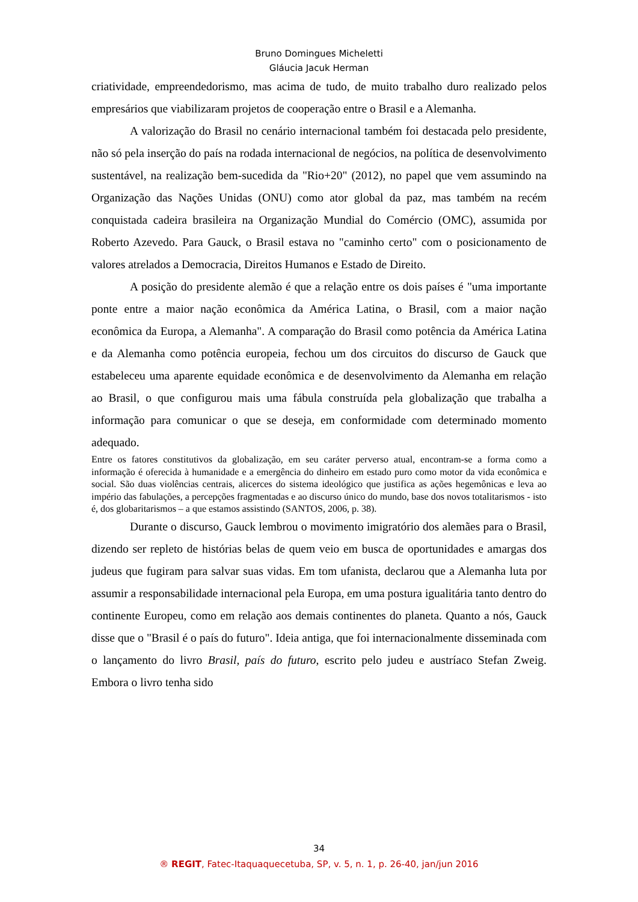Bruno Domingues Micheletti
Gláucia Jacuk Herman
criatividade, empreendedorismo, mas acima de tudo, de muito trabalho duro realizado pelos empresários que viabilizaram projetos de cooperação entre o Brasil e a Alemanha.
A valorização do Brasil no cenário internacional também foi destacada pelo presidente, não só pela inserção do país na rodada internacional de negócios, na política de desenvolvimento sustentável, na realização bem-sucedida da "Rio+20" (2012), no papel que vem assumindo na Organização das Nações Unidas (ONU) como ator global da paz, mas também na recém conquistada cadeira brasileira na Organização Mundial do Comércio (OMC), assumida por Roberto Azevedo. Para Gauck, o Brasil estava no "caminho certo" com o posicionamento de valores atrelados a Democracia, Direitos Humanos e Estado de Direito.
A posição do presidente alemão é que a relação entre os dois países é "uma importante ponte entre a maior nação econômica da América Latina, o Brasil, com a maior nação econômica da Europa, a Alemanha". A comparação do Brasil como potência da América Latina e da Alemanha como potência europeia, fechou um dos circuitos do discurso de Gauck que estabeleceu uma aparente equidade econômica e de desenvolvimento da Alemanha em relação ao Brasil, o que configurou mais uma fábula construída pela globalização que trabalha a informação para comunicar o que se deseja, em conformidade com determinado momento adequado.
Entre os fatores constitutivos da globalização, em seu caráter perverso atual, encontram-se a forma como a informação é oferecida à humanidade e a emergência do dinheiro em estado puro como motor da vida econômica e social. São duas violências centrais, alicerces do sistema ideológico que justifica as ações hegemônicas e leva ao império das fabulações, a percepções fragmentadas e ao discurso único do mundo, base dos novos totalitarismos - isto é, dos globaritarismos – a que estamos assistindo (SANTOS, 2006, p. 38).
Durante o discurso, Gauck lembrou o movimento imigratório dos alemães para o Brasil, dizendo ser repleto de histórias belas de quem veio em busca de oportunidades e amargas dos judeus que fugiram para salvar suas vidas. Em tom ufanista, declarou que a Alemanha luta por assumir a responsabilidade internacional pela Europa, em uma postura igualitária tanto dentro do continente Europeu, como em relação aos demais continentes do planeta. Quanto a nós, Gauck disse que o "Brasil é o país do futuro". Ideia antiga, que foi internacionalmente disseminada com o lançamento do livro Brasil, país do futuro, escrito pelo judeu e austríaco Stefan Zweig. Embora o livro tenha sido
34
® REGIT, Fatec-Itaquaquecetuba, SP, v. 5, n. 1, p. 26-40, jan/jun 2016